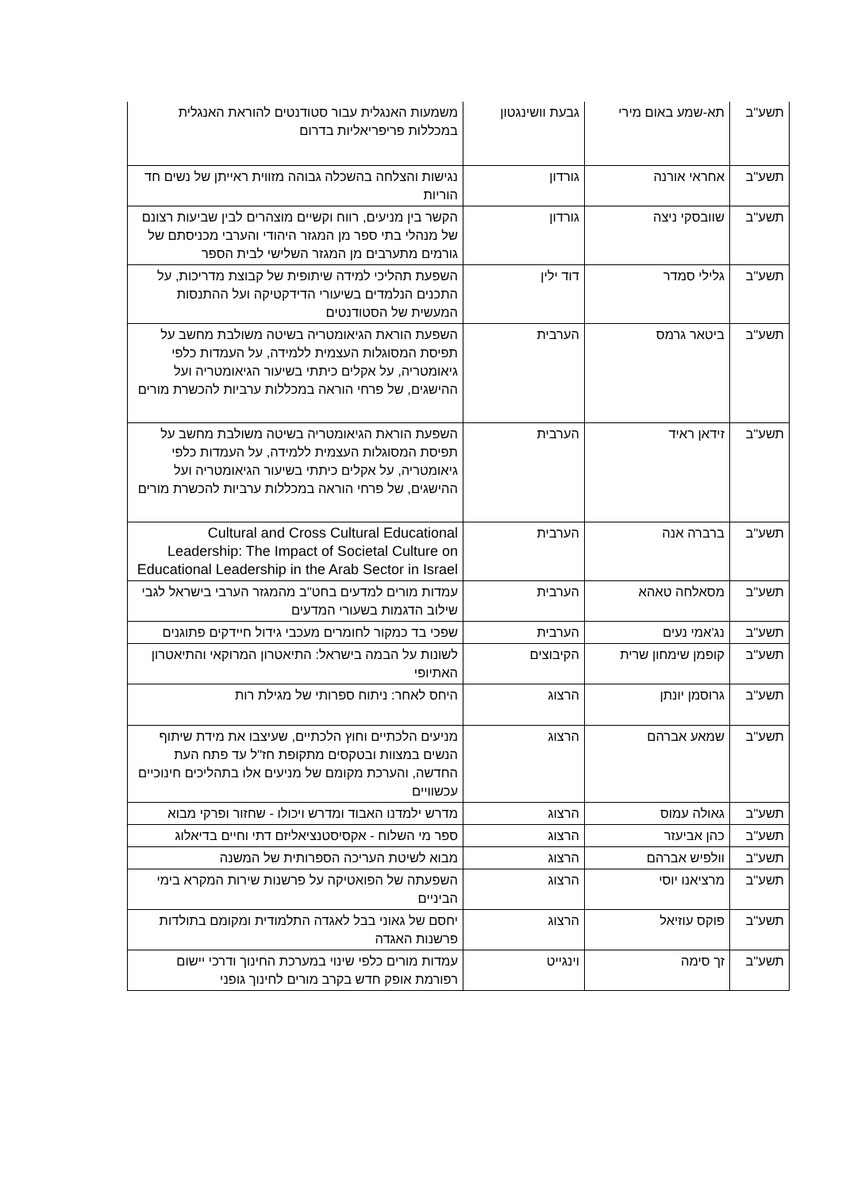| תשע"ב | תא-שמע באום מירי | גבעת וושינגטון | משמעות האנגלית עבור סטודנטים להוראת האנגלית במכללות פריפריאליות בדרום |
| תשע"ב | אחראי אורנה | גורדון | נגישות והצלחה בהשכלה גבוהה מזווית ראייתן של נשים חד הוריות |
| תשע"ב | שוובסקי ניצה | גורדון | הקשר בין מניעים, רווח וקשיים מוצהרים לבין שביעות רצונם של מנהלי בתי ספר מן המגזר היהודי והערבי מכניסתם של גורמים מתערבים מן המגזר השלישי לבית הספר |
| תשע"ב | גלילי סמדר | דוד ילין | השפעת תהליכי למידה שיתופית של קבוצת מדריכות, על התכנים הנלמדים בשיעורי הדידקטיקה ועל ההתנסות המעשית של הסטודנטים |
| תשע"ב | ביטאר גרמס | הערבית | השפעת הוראת הגיאומטריה בשיטה משולבת מחשב על תפיסת המסוגלות העצמית ללמידה, על העמדות כלפי גיאומטריה, על אקלים כיתתי בשיעור הגיאומטריה ועל ההישגים, של פרחי הוראה במכללות ערביות להכשרת מורים |
| תשע"ב | זידאן ראיד | הערבית | השפעת הוראת הגיאומטריה בשיטה משולבת מחשב על תפיסת המסוגלות העצמית ללמידה, על העמדות כלפי גיאומטריה, על אקלים כיתתי בשיעור הגיאומטריה ועל ההישגים, של פרחי הוראה במכללות ערביות להכשרת מורים |
| תשע"ב | ברברה אנה | הערבית | Cultural and Cross Cultural Educational Leadership: The Impact of Societal Culture on Educational Leadership in the Arab Sector in Israel |
| תשע"ב | מסאלחה טאהא | הערבית | עמדות מורים למדעים בחט"ב מהמגזר הערבי בישראל לגבי שילוב הדגמות בשעורי המדעים |
| תשע"ב | נג'אמי נעים | הערבית | שפכי בד כמקור לחומרים מעכבי גידול חיידקים פתוגנים |
| תשע"ב | קופמן שימחון שרית | הקיבוצים | לשונות על הבמה בישראל: התיאטרון המרוקאי והתיאטרון האתיופי |
| תשע"ב | גרוסמן יונתן | הרצוג | היחס לאחר: ניתוח ספרותי של מגילת רות |
| תשע"ב | שמאע אברהם | הרצוג | מניעים הלכתיים וחוץ הלכתיים, שעיצבו את מידת שיתוף הנשים במצוות ובטקסים מתקופת חז"ל עד פתח העת החדשה, והערכת מקומם של מניעים אלו בתהליכים חינוכיים עכשוויים |
| תשע"ב | גאולה עמוס | הרצוג | מדרש ילמדנו האבוד ומדרש ויכולו - שחזור ופרקי מבוא |
| תשע"ב | כהן אביעזר | הרצוג | ספר מי השלוח - אקסיסטנציאליזם דתי וחיים בדיאלוג |
| תשע"ב | וולפיש אברהם | הרצוג | מבוא לשיטת העריכה הספרותית של המשנה |
| תשע"ב | מרציאנו יוסי | הרצוג | השפעתה של הפואטיקה על פרשנות שירות המקרא בימי הביניים |
| תשע"ב | פוקס עוזיאל | הרצוג | יחסם של גאוני בבל לאגדה התלמודית ומקומם בתולדות פרשנות האגדה |
| תשע"ב | זך סימה | וינגייט | עמדות מורים כלפי שינוי במערכת החינוך ודרכי יישום רפורמת אופק חדש בקרב מורים לחינוך גופני |